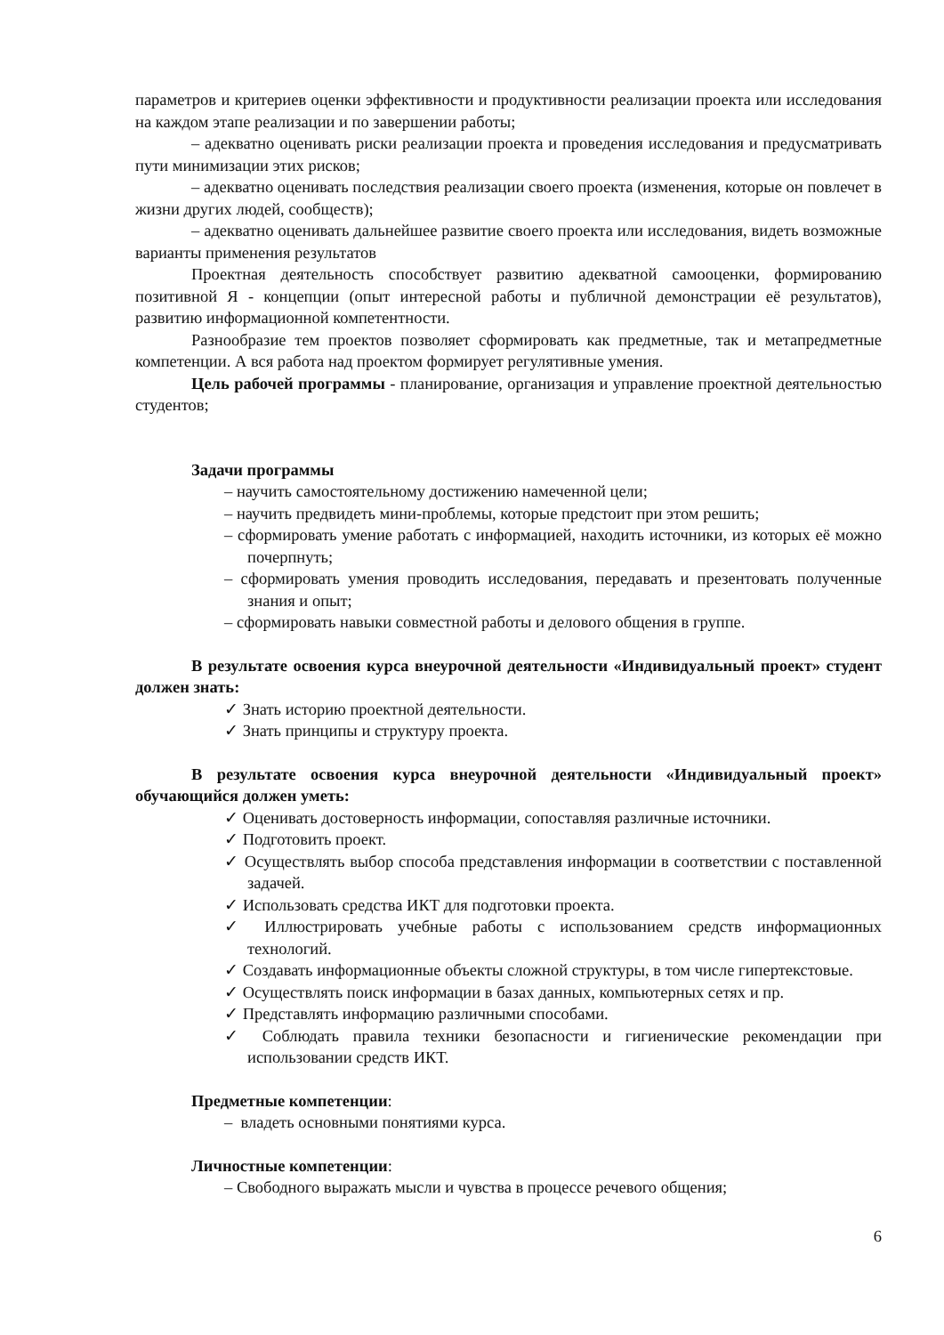параметров и критериев оценки эффективности и продуктивности реализации проекта или исследования на каждом этапе реализации и по завершении работы;
– адекватно оценивать риски реализации проекта и проведения исследования и предусматривать пути минимизации этих рисков;
– адекватно оценивать последствия реализации своего проекта (изменения, которые он повлечет в жизни других людей, сообществ);
– адекватно оценивать дальнейшее развитие своего проекта или исследования, видеть возможные варианты применения результатов
Проектная деятельность способствует развитию адекватной самооценки, формированию позитивной Я - концепции (опыт интересной работы и публичной демонстрации её результатов), развитию информационной компетентности.
Разнообразие тем проектов позволяет сформировать как предметные, так и метапредметные компетенции. А вся работа над проектом формирует регулятивные умения.
Цель рабочей программы - планирование, организация и управление проектной деятельностью студентов;
Задачи программы
– научить самостоятельному достижению намеченной цели;
– научить предвидеть мини-проблемы, которые предстоит при этом решить;
– сформировать умение работать с информацией, находить источники, из которых её можно почерпнуть;
– сформировать умения проводить исследования, передавать и презентовать полученные знания и опыт;
– сформировать навыки совместной работы и делового общения в группе.
В результате освоения курса внеурочной деятельности «Индивидуальный проект» студент должен знать:
✓ Знать историю проектной деятельности.
✓ Знать принципы и структуру проекта.
В результате освоения курса внеурочной деятельности «Индивидуальный проект» обучающийся должен уметь:
✓ Оценивать достоверность информации, сопоставляя различные источники.
✓ Подготовить проект.
✓ Осуществлять выбор способа представления информации в соответствии с поставленной задачей.
✓ Использовать средства ИКТ для подготовки проекта.
✓ Иллюстрировать учебные работы с использованием средств информационных технологий.
✓ Создавать информационные объекты сложной структуры, в том числе гипертекстовые.
✓ Осуществлять поиск информации в базах данных, компьютерных сетях и пр.
✓ Представлять информацию различными способами.
✓ Соблюдать правила техники безопасности и гигиенические рекомендации при использовании средств ИКТ.
Предметные компетенции:
– владеть основными понятиями курса.
Личностные компетенции:
– Свободного выражать мысли и чувства в процессе речевого общения;
6